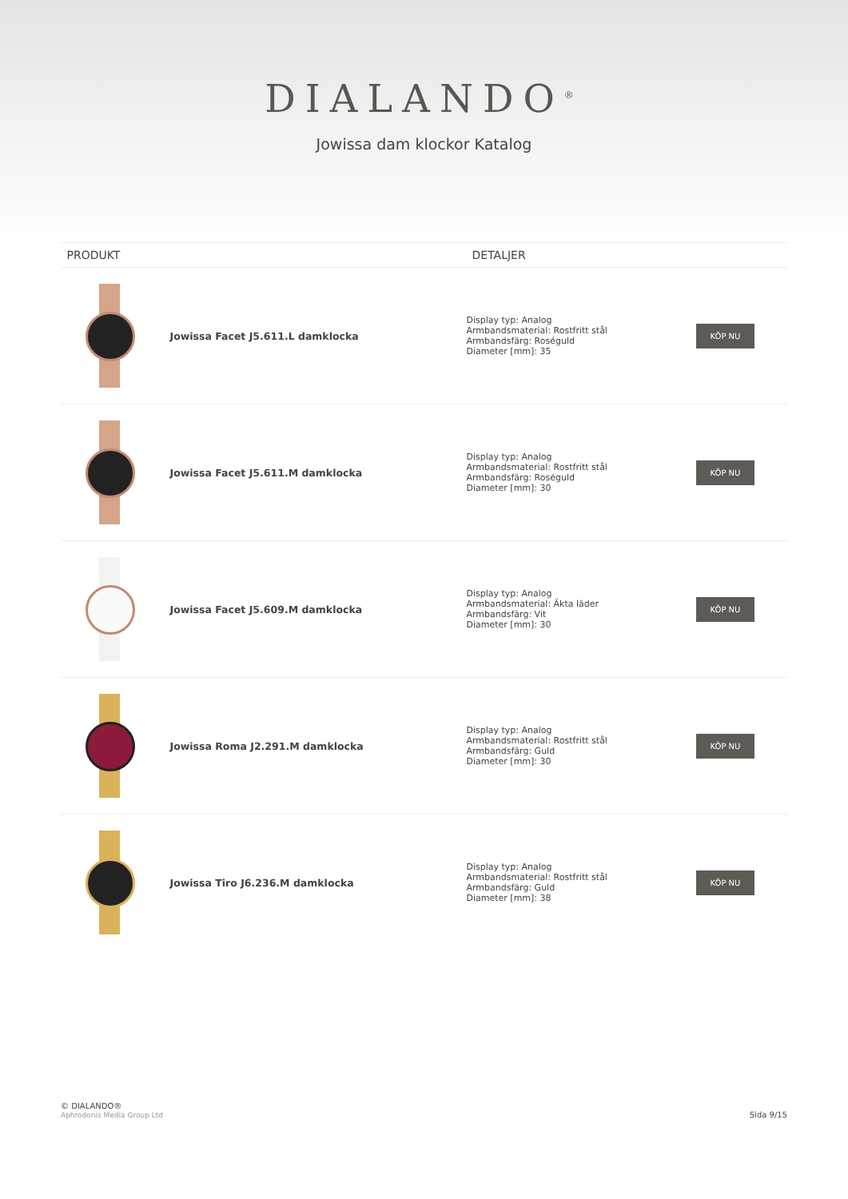DIALANDO<sup>®</sup>
Jowissa dam klockor Katalog
| PRODUKT | | DETALJER | |
| --- | --- | --- | --- |
| | Jowissa Facet J5.611.L damklocka | Display typ: Analog Armbandsmaterial: Rostfritt stål Armbandsfärg: Roséguld Diameter [mm]: 35 | KÖP NU |
| | Jowissa Facet J5.611.M damklocka | Display typ: Analog Armbandsmaterial: Rostfritt stål Armbandsfärg: Roséguld Diameter [mm]: 30 | KÖP NU |
| | Jowissa Facet J5.609.M damklocka | Display typ: Analog Armbandsmaterial: Äkta läder Armbandsfärg: Vit Diameter [mm]: 30 | KÖP NU |
| | Jowissa Roma J2.291.M damklocka | Display typ: Analog Armbandsmaterial: Rostfritt stål Armbandsfärg: Guld Diameter [mm]: 30 | KÖP NU |
| | Jowissa Tiro J6.236.M damklocka | Display typ: Analog Armbandsmaterial: Rostfritt stål Armbandsfärg: Guld Diameter [mm]: 38 | KÖP NU |
© DIALANDO®
Aphrodonis Media Group Ltd
Sida 9/15